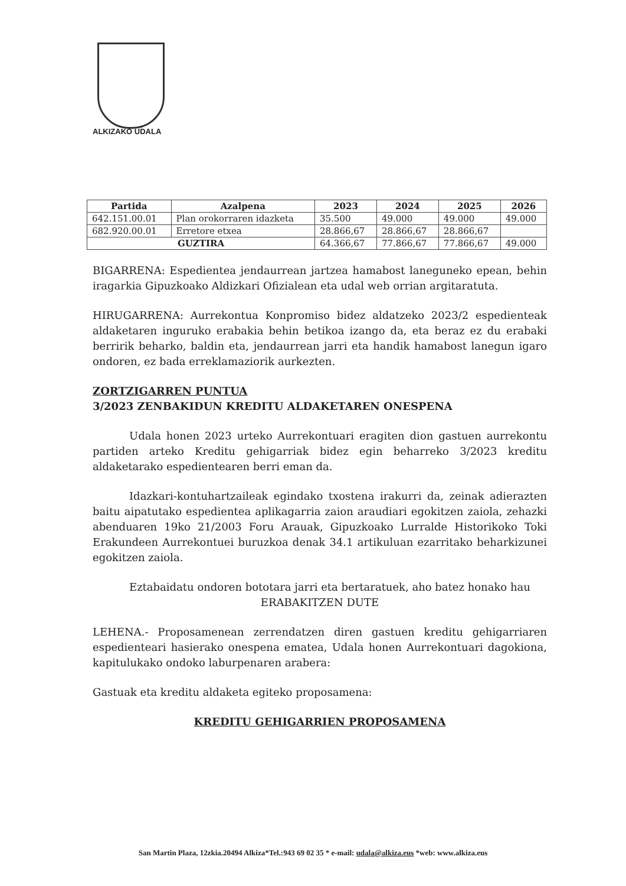ALKIZAKO UDALA
| Partida | Azalpena | 2023 | 2024 | 2025 | 2026 |
| --- | --- | --- | --- | --- | --- |
| 642.151.00.01 | Plan orokorraren idazketa | 35.500 | 49.000 | 49.000 | 49.000 |
| 682.920.00.01 | Erretore etxea | 28.866,67 | 28.866,67 | 28.866,67 | |
| GUZTIRA | | 64.366,67 | 77.866,67 | 77.866,67 | 49.000 |
BIGARRENA: Espedientea jendaurrean jartzea hamabost laneguneko epean, behin iragarkia Gipuzkoako Aldizkari Ofizialean eta udal web orrian argitaratuta.
HIRUGARRENA: Aurrekontua Konpromiso bidez aldatzeko 2023/2 espedienteak aldaketaren inguruko erabakia behin betikoa izango da, eta beraz ez du erabaki berririk beharko, baldin eta, jendaurrean jarri eta handik hamabost lanegun igaro ondoren, ez bada erreklamaziorik aurkezten.
ZORTZIGARREN PUNTUA
3/2023 ZENBAKIDUN KREDITU ALDAKETAREN ONESPENA
Udala honen 2023 urteko Aurrekontuari eragiten dion gastuen aurrekontu partiden arteko Kreditu gehigarriak bidez egin beharreko 3/2023 kreditu aldaketarako espedientearen berri eman da.
Idazkari-kontuhartzaileak egindako txostena irakurri da, zeinak adierazten baitu aipatutako espedientea aplikagarria zaion araudiari egokitzen zaiola, zehazki abenduaren 19ko 21/2003 Foru Arauak, Gipuzkoako Lurralde Historikoko Toki Erakundeen Aurrekontuei buruzkoa denak 34.1 artikuluan ezarritako beharkizunei egokitzen zaiola.
Eztabaidatu ondoren bototara jarri eta bertaratuek, aho batez honako hau
ERABAKITZEN DUTE
LEHENA.- Proposamenean zerrendatzen diren gastuen kreditu gehigarriaren espedienteari hasierako onespena ematea, Udala honen Aurrekontuari dagokiona, kapitulukako ondoko laburpenaren arabera:
Gastuak eta kreditu aldaketa egiteko proposamena:
KREDITU GEHIGARRIEN PROPOSAMENA
San Martin Plaza, 12zkia.20494 Alkiza*Tel.:943 69 02 35 * e-mail: udala@alkiza.eus *web: www.alkiza.eus